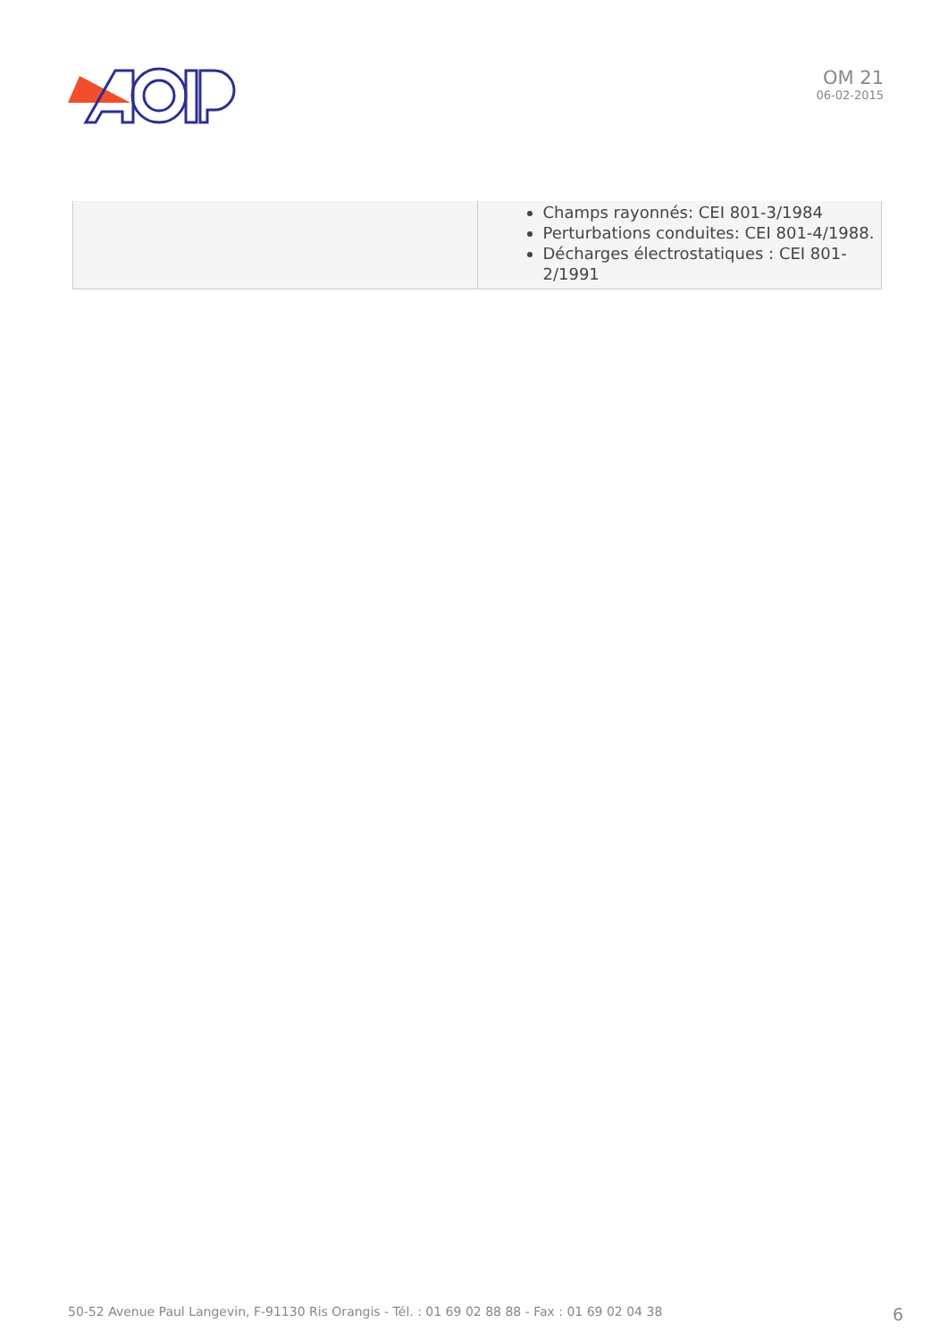OM 21
06-02-2015
| | Champs rayonnés: CEI 801-3/1984 Perturbations conduites: CEI 801-4/1988. Décharges électrostatiques : CEI 801-2/1991 |
50-52 Avenue Paul Langevin, F-91130 Ris Orangis - Tél. : 01 69 02 88 88 - Fax : 01 69 02 04 38 6